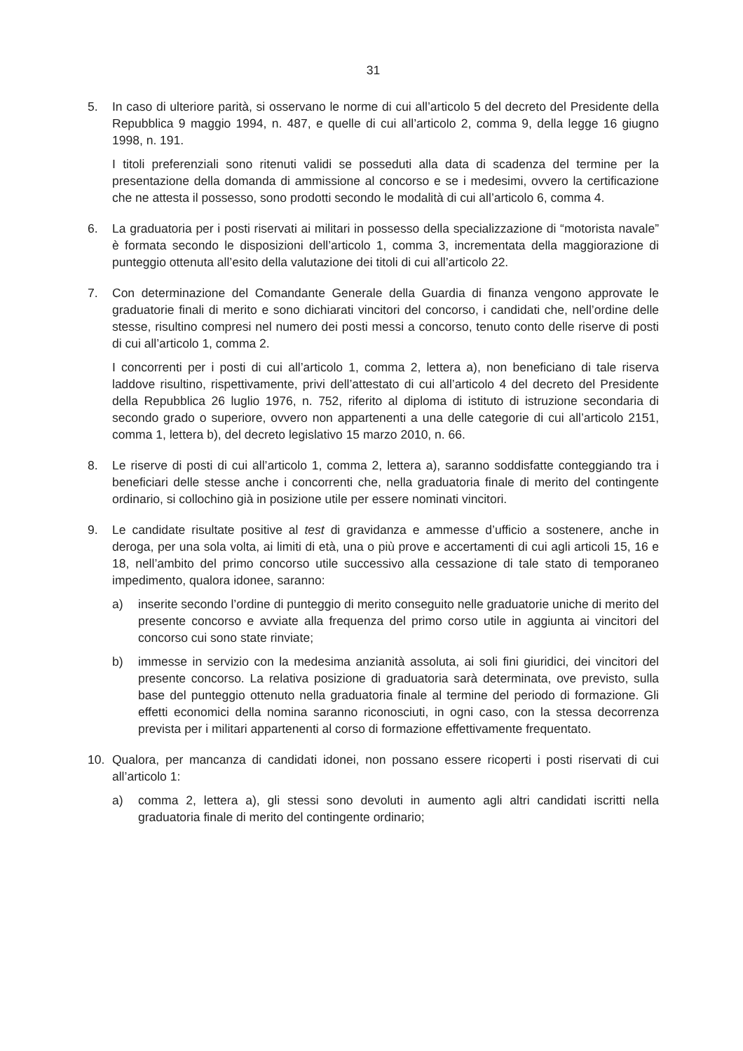31
5. In caso di ulteriore parità, si osservano le norme di cui all’articolo 5 del decreto del Presidente della Repubblica 9 maggio 1994, n. 487, e quelle di cui all’articolo 2, comma 9, della legge 16 giugno 1998, n. 191.
I titoli preferenziali sono ritenuti validi se posseduti alla data di scadenza del termine per la presentazione della domanda di ammissione al concorso e se i medesimi, ovvero la certificazione che ne attesta il possesso, sono prodotti secondo le modalità di cui all’articolo 6, comma 4.
6. La graduatoria per i posti riservati ai militari in possesso della specializzazione di “motorista navale” è formata secondo le disposizioni dell’articolo 1, comma 3, incrementata della maggiorazione di punteggio ottenuta all’esito della valutazione dei titoli di cui all’articolo 22.
7. Con determinazione del Comandante Generale della Guardia di finanza vengono approvate le graduatorie finali di merito e sono dichiarati vincitori del concorso, i candidati che, nell’ordine delle stesse, risultino compresi nel numero dei posti messi a concorso, tenuto conto delle riserve di posti di cui all’articolo 1, comma 2.
I concorrenti per i posti di cui all’articolo 1, comma 2, lettera a), non beneficiano di tale riserva laddove risultino, rispettivamente, privi dell’attestato di cui all’articolo 4 del decreto del Presidente della Repubblica 26 luglio 1976, n. 752, riferito al diploma di istituto di istruzione secondaria di secondo grado o superiore, ovvero non appartenenti a una delle categorie di cui all’articolo 2151, comma 1, lettera b), del decreto legislativo 15 marzo 2010, n. 66.
8. Le riserve di posti di cui all’articolo 1, comma 2, lettera a), saranno soddisfatte conteggiando tra i beneficiari delle stesse anche i concorrenti che, nella graduatoria finale di merito del contingente ordinario, si collochino già in posizione utile per essere nominati vincitori.
9. Le candidate risultate positive al test di gravidanza e ammesse d’ufficio a sostenere, anche in deroga, per una sola volta, ai limiti di età, una o più prove e accertamenti di cui agli articoli 15, 16 e 18, nell’ambito del primo concorso utile successivo alla cessazione di tale stato di temporaneo impedimento, qualora idonee, saranno:
a) inserite secondo l’ordine di punteggio di merito conseguito nelle graduatorie uniche di merito del presente concorso e avviate alla frequenza del primo corso utile in aggiunta ai vincitori del concorso cui sono state rinviate;
b) immesse in servizio con la medesima anzianità assoluta, ai soli fini giuridici, dei vincitori del presente concorso. La relativa posizione di graduatoria sarà determinata, ove previsto, sulla base del punteggio ottenuto nella graduatoria finale al termine del periodo di formazione. Gli effetti economici della nomina saranno riconosciuti, in ogni caso, con la stessa decorrenza prevista per i militari appartenenti al corso di formazione effettivamente frequentato.
10. Qualora, per mancanza di candidati idonei, non possano essere ricoperti i posti riservati di cui all’articolo 1:
a) comma 2, lettera a), gli stessi sono devoluti in aumento agli altri candidati iscritti nella graduatoria finale di merito del contingente ordinario;